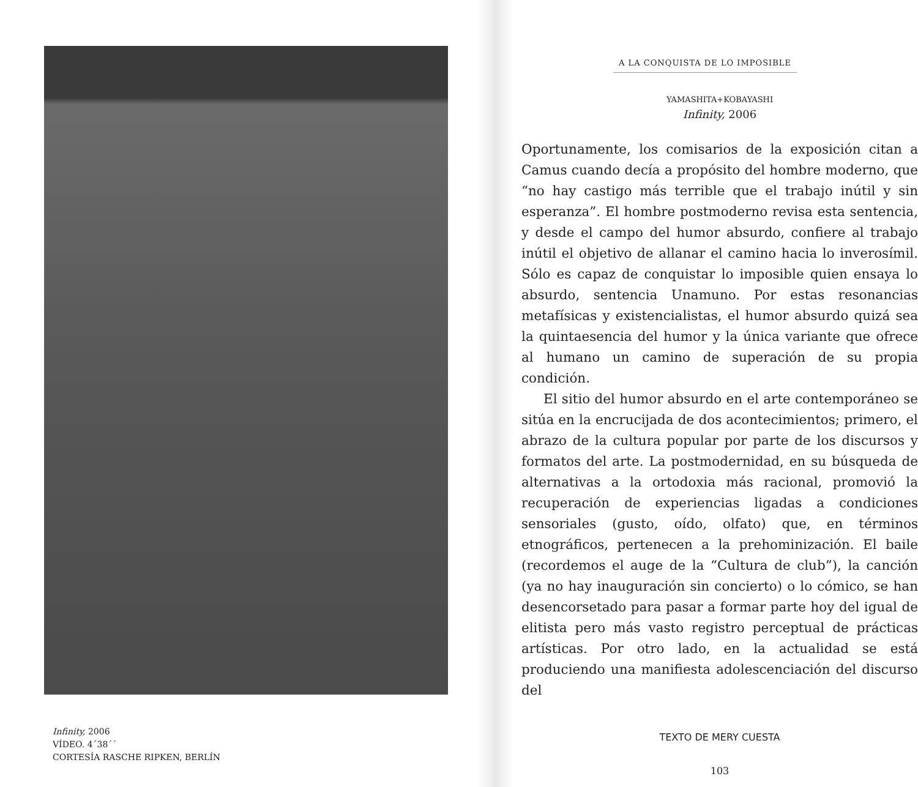Infinity, 2006
VÍDEO. 4´38´´
CORTESÍA RASCHE RIPKEN, BERLÍN
A LA CONQUISTA DE LO IMPOSIBLE
YAMASHITA+KOBAYASHI
Infinity, 2006
Oportunamente, los comisarios de la exposición citan a Camus cuando decía a propósito del hombre moderno, que “no hay castigo más terrible que el trabajo inútil y sin esperanza”. El hombre postmoderno revisa esta sentencia, y desde el campo del humor absurdo, confiere al trabajo inútil el objetivo de allanar el camino hacia lo inverosímil. Sólo es capaz de conquistar lo imposible quien ensaya lo absurdo, sentencia Unamuno. Por estas resonancias metafísicas y existencialistas, el humor absurdo quizá sea la quintaesencia del humor y la única variante que ofrece al humano un camino de superación de su propia condición.
El sitio del humor absurdo en el arte contemporáneo se sitúa en la encrucijada de dos acontecimientos; primero, el abrazo de la cultura popular por parte de los discursos y formatos del arte. La postmodernidad, en su búsqueda de alternativas a la ortodoxia más racional, promovió la recuperación de experiencias ligadas a condiciones sensoriales (gusto, oído, olfato) que, en términos etnográficos, pertenecen a la prehominización. El baile (recordemos el auge de la “Cultura de club”), la canción (ya no hay inauguración sin concierto) o lo cómico, se han desencorsetado para pasar a formar parte hoy del igual de elitista pero más vasto registro perceptual de prácticas artísticas. Por otro lado, en la actualidad se está produciendo una manifiesta adolescenciación del discurso del
TEXTO DE MERY CUESTA
103